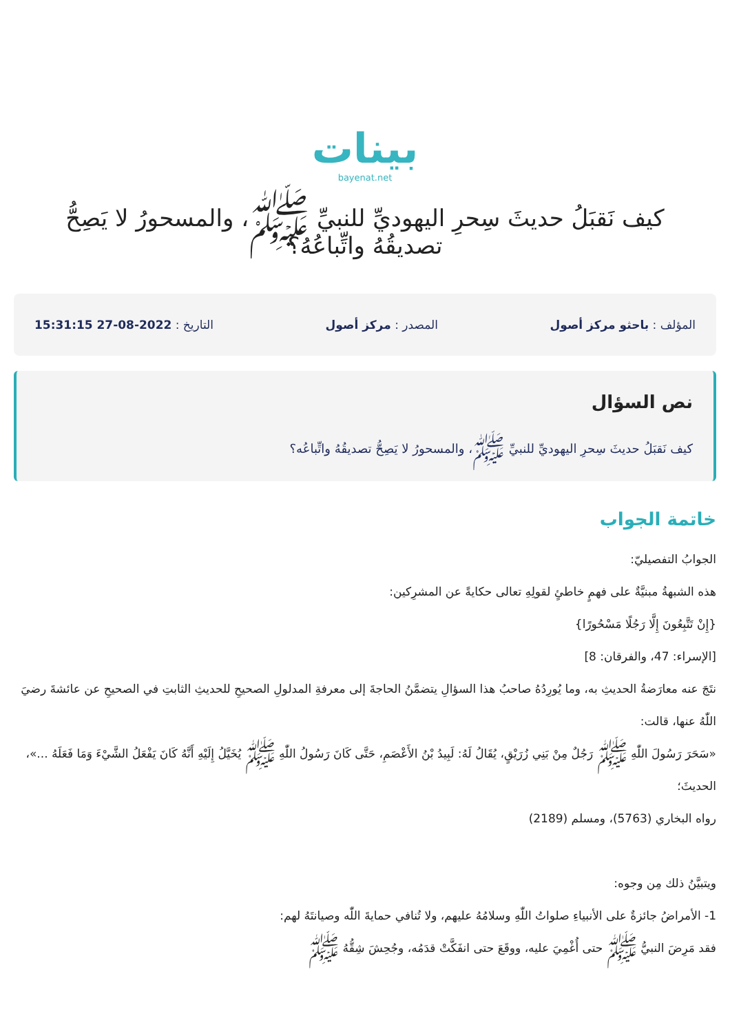بينات
bayenat.net
كيف نَقبَلُ حديثَ سِحرِ اليهوديِّ للنبيِّ ﷺ، والمسحورُ لا يَصِحُّ تصديقُهُ واتِّباعُهُ؟
المؤلف : باحثو مركز أصول المصدر : مركز أصول التاريخ : 2022-08-27 15:31:15
نص السؤال
كيف نَقبَلُ حديثَ سِحرِ اليهوديِّ للنبيِّ ﷺ، والمسحورُ لا يَصِحُّ تصديقُهُ واتِّباعُه؟
خاتمة الجواب
الجوابُ التفصيليّ:
هذه الشبهةُ مبنيَّةٌ على فهمٍ خاطئٍ لقولِهِ تعالى حكايةً عن المشرِكين:
{إِنْ تَتَّبِعُونَ إِلَّا رَجُلًا مَسْحُورًا}
[الإسراء: 47، والفرقان: 8]
نتَجَ عنه معارَضةُ الحديثِ به، وما يُورِدُهُ صاحبُ هذا السؤالِ يتضمَّنُ الحاجةَ إلى معرفةِ المدلولِ الصحيحِ للحديثِ الثابتِ في الصحيحِ عن عائشةَ رضيَ اللّٰهُ عنها، قالت:
«سَحَرَ رَسُولَ اللّٰهِ ﷺ رَجُلٌ مِنْ بَنِي زُرَيْقٍ، يُقَالُ لَهُ: لَبِيدُ بْنُ الأَعْصَمِ، حَتَّى كَانَ رَسُولُ اللّٰهِ ﷺ يُخَيَّلُ إِلَيْهِ أَنَّهُ كَانَ يَفْعَلُ الشَّيْءَ وَمَا فَعَلَهُ ...»، الحديثَ؛
رواه البخاري (5763)، ومسلم (2189)
ويتبيَّنُ ذلك مِن وجوه:
1- الأمراضُ جائزةٌ على الأنبياءِ صلواتُ اللّٰهِ وسلامُهُ عليهم، ولا تُنافي حمايةَ اللّٰه وصيانتَهُ لهم:
فقد مَرِضَ النبيُّ ﷺ حتى أُغْمِيَ عليه، ووقَعَ حتى انفَكَّتْ قدَمُه، وجُحِشَ شِقُّهُ ﷺ